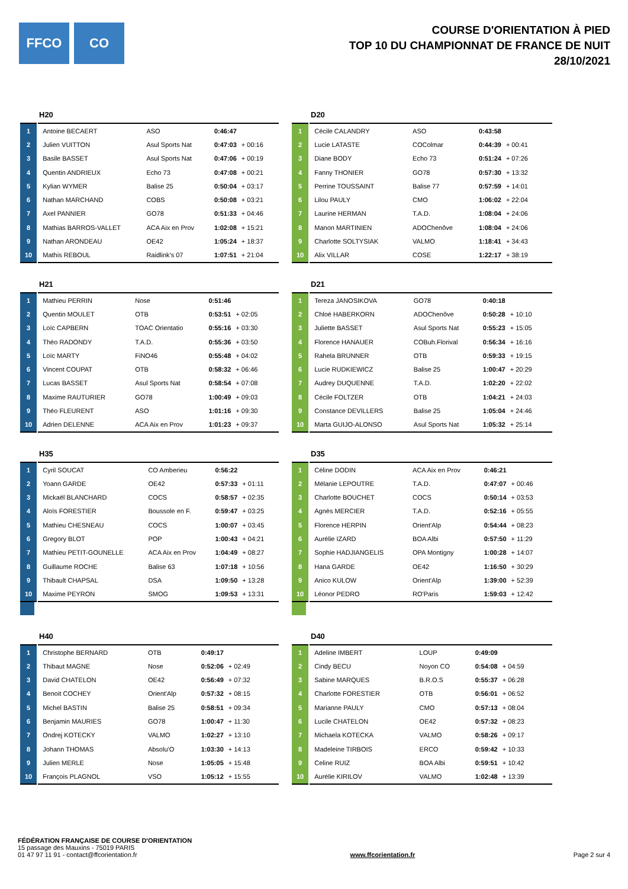FFCO CO
COURSE D'ORIENTATION À PIED
TOP 10 DU CHAMPIONNAT DE FRANCE DE NUIT
28/10/2021
H20
| 1 | Antoine BECAERT | ASO | 0:46:47 |
| 2 | Julien VUITTON | Asul Sports Nat | 0:47:03 + 00:16 |
| 3 | Basile BASSET | Asul Sports Nat | 0:47:06 + 00:19 |
| 4 | Quentin ANDRIEUX | Echo 73 | 0:47:08 + 00:21 |
| 5 | Kylian WYMER | Balise 25 | 0:50:04 + 03:17 |
| 6 | Nathan MARCHAND | COBS | 0:50:08 + 03:21 |
| 7 | Axel PANNIER | GO78 | 0:51:33 + 04:46 |
| 8 | Mathias BARROS-VALLET | ACA Aix en Prov | 1:02:08 + 15:21 |
| 9 | Nathan ARONDEAU | OE42 | 1:05:24 + 18:37 |
| 10 | Mathis REBOUL | Raidlink's 07 | 1:07:51 + 21:04 |
D20
| 1 | Cécile CALANDRY | ASO | 0:43:58 |
| 2 | Lucie LATASTE | COColmar | 0:44:39 + 00:41 |
| 3 | Diane BODY | Echo 73 | 0:51:24 + 07:26 |
| 4 | Fanny THONIER | GO78 | 0:57:30 + 13:32 |
| 5 | Perrine TOUSSAINT | Balise 77 | 0:57:59 + 14:01 |
| 6 | Lilou PAULY | CMO | 1:06:02 + 22:04 |
| 7 | Laurine HERMAN | T.A.D. | 1:08:04 + 24:06 |
| 8 | Manon MARTINIEN | ADOChenôve | 1:08:04 + 24:06 |
| 9 | Charlotte SOLTYSIAK | VALMO | 1:18:41 + 34:43 |
| 10 | Alix VILLAR | COSE | 1:22:17 + 38:19 |
H21
| 1 | Mathieu PERRIN | Nose | 0:51:46 |
| 2 | Quentin MOULET | OTB | 0:53:51 + 02:05 |
| 3 | Loïc CAPBERN | TOAC Orientatio | 0:55:16 + 03:30 |
| 4 | Théo RADONDY | T.A.D. | 0:55:36 + 03:50 |
| 5 | Loïc MARTY | FiNO46 | 0:55:48 + 04:02 |
| 6 | Vincent COUPAT | OTB | 0:58:32 + 06:46 |
| 7 | Lucas BASSET | Asul Sports Nat | 0:58:54 + 07:08 |
| 8 | Maxime RAUTURIER | GO78 | 1:00:49 + 09:03 |
| 9 | Théo FLEURENT | ASO | 1:01:16 + 09:30 |
| 10 | Adrien DELENNE | ACA Aix en Prov | 1:01:23 + 09:37 |
D21
| 1 | Tereza JANOSIKOVA | GO78 | 0:40:18 |
| 2 | Chloé HABERKORN | ADOChenôve | 0:50:28 + 10:10 |
| 3 | Juliette BASSET | Asul Sports Nat | 0:55:23 + 15:05 |
| 4 | Florence HANAUER | COBuh.Florival | 0:56:34 + 16:16 |
| 5 | Rahela BRUNNER | OTB | 0:59:33 + 19:15 |
| 6 | Lucie RUDKIEWICZ | Balise 25 | 1:00:47 + 20:29 |
| 7 | Audrey DUQUENNE | T.A.D. | 1:02:20 + 22:02 |
| 8 | Cécile FOLTZER | OTB | 1:04:21 + 24:03 |
| 9 | Constance DEVILLERS | Balise 25 | 1:05:04 + 24:46 |
| 10 | Marta GUIJO-ALONSO | Asul Sports Nat | 1:05:32 + 25:14 |
H35
| 1 | Cyril SOUCAT | CO Amberieu | 0:56:22 |
| 2 | Yoann GARDE | OE42 | 0:57:33 + 01:11 |
| 3 | Mickaël BLANCHARD | COCS | 0:58:57 + 02:35 |
| 4 | Aloïs FORESTIER | Boussole en F. | 0:59:47 + 03:25 |
| 5 | Mathieu CHESNEAU | COCS | 1:00:07 + 03:45 |
| 6 | Gregory BLOT | POP | 1:00:43 + 04:21 |
| 7 | Mathieu PETIT-GOUNELLE | ACA Aix en Prov | 1:04:49 + 08:27 |
| 8 | Guillaume ROCHE | Balise 63 | 1:07:18 + 10:56 |
| 9 | Thibault CHAPSAL | DSA | 1:09:50 + 13:28 |
| 10 | Maxime PEYRON | SMOG | 1:09:53 + 13:31 |
D35
| 1 | Céline DODIN | ACA Aix en Prov | 0:46:21 |
| 2 | Mélanie LEPOUTRE | T.A.D. | 0:47:07 + 00:46 |
| 3 | Charlotte BOUCHET | COCS | 0:50:14 + 03:53 |
| 4 | Agnès MERCIER | T.A.D. | 0:52:16 + 05:55 |
| 5 | Florence HERPIN | Orient'Alp | 0:54:44 + 08:23 |
| 6 | Aurélie IZARD | BOA Albi | 0:57:50 + 11:29 |
| 7 | Sophie HADJIANGELIS | OPA Montigny | 1:00:28 + 14:07 |
| 8 | Hana GARDE | OE42 | 1:16:50 + 30:29 |
| 9 | Anico KULOW | Orient'Alp | 1:39:00 + 52:39 |
| 10 | Léonor PEDRO | RO'Paris | 1:59:03 + 12:42 |
H40
| 1 | Christophe BERNARD | OTB | 0:49:17 |
| 2 | Thibaut MAGNE | Nose | 0:52:06 + 02:49 |
| 3 | David CHATELON | OE42 | 0:56:49 + 07:32 |
| 4 | Benoit COCHEY | Orient'Alp | 0:57:32 + 08:15 |
| 5 | Michel BASTIN | Balise 25 | 0:58:51 + 09:34 |
| 6 | Benjamin MAURIES | GO78 | 1:00:47 + 11:30 |
| 7 | Ondrej KOTECKY | VALMO | 1:02:27 + 13:10 |
| 8 | Johann THOMAS | Absolu'O | 1:03:30 + 14:13 |
| 9 | Julien MERLE | Nose | 1:05:05 + 15:48 |
| 10 | François PLAGNOL | VSO | 1:05:12 + 15:55 |
D40
| 1 | Adeline IMBERT | LOUP | 0:49:09 |
| 2 | Cindy BECU | Noyon CO | 0:54:08 + 04:59 |
| 3 | Sabine MARQUES | B.R.O.S | 0:55:37 + 06:28 |
| 4 | Charlotte FORESTIER | OTB | 0:56:01 + 06:52 |
| 5 | Marianne PAULY | CMO | 0:57:13 + 08:04 |
| 6 | Lucile CHATELON | OE42 | 0:57:32 + 08:23 |
| 7 | Michaela KOTECKA | VALMO | 0:58:26 + 09:17 |
| 8 | Madeleine TIRBOIS | ERCO | 0:59:42 + 10:33 |
| 9 | Celine RUIZ | BOA Albi | 0:59:51 + 10:42 |
| 10 | Aurélie KIRILOV | VALMO | 1:02:48 + 13:39 |
FÉDÉRATION FRANÇAISE DE COURSE D'ORIENTATION
15 passage des Mauxins - 75019 PARIS
01 47 97 11 91 - contact@ffcorientation.fr
www.ffcorientation.fr
Page 2 sur 4